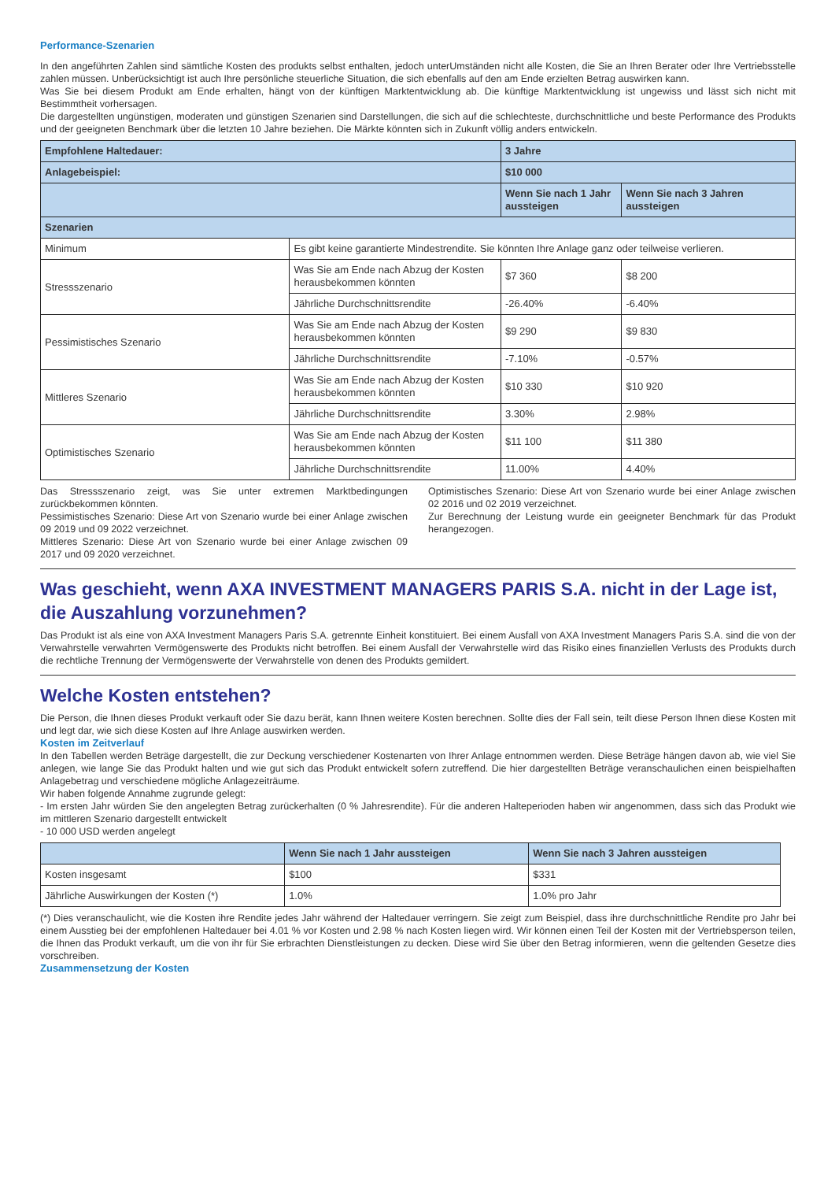Performance-Szenarien
In den angeführten Zahlen sind sämtliche Kosten des produkts selbst enthalten, jedoch unterUmständen nicht alle Kosten, die Sie an Ihren Berater oder Ihre Vertriebsstelle zahlen müssen. Unberücksichtigt ist auch Ihre persönliche steuerliche Situation, die sich ebenfalls auf den am Ende erzielten Betrag auswirken kann.
Was Sie bei diesem Produkt am Ende erhalten, hängt von der künftigen Marktentwicklung ab. Die künftige Marktentwicklung ist ungewiss und lässt sich nicht mit Bestimmtheit vorhersagen.
Die dargestellten ungünstigen, moderaten und günstigen Szenarien sind Darstellungen, die sich auf die schlechteste, durchschnittliche und beste Performance des Produkts und der geeigneten Benchmark über die letzten 10 Jahre beziehen. Die Märkte könnten sich in Zukunft völlig anders entwickeln.
| Empfohlene Haltedauer: | | 3 Jahre | |
| --- | --- | --- | --- |
| Anlagebeispiel: | | $10 000 | |
| | | Wenn Sie nach 1 Jahr aussteigen | Wenn Sie nach 3 Jahren aussteigen |
| Szenarien | | | |
| Minimum | Es gibt keine garantierte Mindestrendite. Sie könnten Ihre Anlage ganz oder teilweise verlieren. | | |
| Stressszenario | Was Sie am Ende nach Abzug der Kosten herausbekommen könnten | $7 360 | $8 200 |
| | Jährliche Durchschnittsrendite | -26.40% | -6.40% |
| Pessimistisches Szenario | Was Sie am Ende nach Abzug der Kosten herausbekommen könnten | $9 290 | $9 830 |
| | Jährliche Durchschnittsrendite | -7.10% | -0.57% |
| Mittleres Szenario | Was Sie am Ende nach Abzug der Kosten herausbekommen könnten | $10 330 | $10 920 |
| | Jährliche Durchschnittsrendite | 3.30% | 2.98% |
| Optimistisches Szenario | Was Sie am Ende nach Abzug der Kosten herausbekommen könnten | $11 100 | $11 380 |
| | Jährliche Durchschnittsrendite | 11.00% | 4.40% |
Das Stressszenario zeigt, was Sie unter extremen Marktbedingungen zurückbekommen könnten.
Pessimistisches Szenario: Diese Art von Szenario wurde bei einer Anlage zwischen 09 2019 und 09 2022 verzeichnet.
Mittleres Szenario: Diese Art von Szenario wurde bei einer Anlage zwischen 09 2017 und 09 2020 verzeichnet.
Optimistisches Szenario: Diese Art von Szenario wurde bei einer Anlage zwischen 02 2016 und 02 2019 verzeichnet.
Zur Berechnung der Leistung wurde ein geeigneter Benchmark für das Produkt herangezogen.
Was geschieht, wenn AXA INVESTMENT MANAGERS PARIS S.A. nicht in der Lage ist, die Auszahlung vorzunehmen?
Das Produkt ist als eine von AXA Investment Managers Paris S.A. getrennte Einheit konstituiert. Bei einem Ausfall von AXA Investment Managers Paris S.A. sind die von der Verwahrstelle verwahrten Vermögenswerte des Produkts nicht betroffen. Bei einem Ausfall der Verwahrstelle wird das Risiko eines finanziellen Verlusts des Produkts durch die rechtliche Trennung der Vermögenswerte der Verwahrstelle von denen des Produkts gemildert.
Welche Kosten entstehen?
Die Person, die Ihnen dieses Produkt verkauft oder Sie dazu berät, kann Ihnen weitere Kosten berechnen. Sollte dies der Fall sein, teilt diese Person Ihnen diese Kosten mit und legt dar, wie sich diese Kosten auf Ihre Anlage auswirken werden.
Kosten im Zeitverlauf
In den Tabellen werden Beträge dargestellt, die zur Deckung verschiedener Kostenarten von Ihrer Anlage entnommen werden. Diese Beträge hängen davon ab, wie viel Sie anlegen, wie lange Sie das Produkt halten und wie gut sich das Produkt entwickelt sofern zutreffend. Die hier dargestellten Beträge veranschaulichen einen beispielhaften Anlagebetrag und verschiedene mögliche Anlagezeiträume.
Wir haben folgende Annahme zugrunde gelegt:
- Im ersten Jahr würden Sie den angelegten Betrag zurückerhalten (0 % Jahresrendite). Für die anderen Halteperioden haben wir angenommen, dass sich das Produkt wie im mittleren Szenario dargestellt entwickelt
- 10 000 USD werden angelegt
| | Wenn Sie nach 1 Jahr aussteigen | Wenn Sie nach 3 Jahren aussteigen |
| --- | --- | --- |
| Kosten insgesamt | $100 | $331 |
| Jährliche Auswirkungen der Kosten (*) | 1.0% | 1.0% pro Jahr |
(*) Dies veranschaulicht, wie die Kosten ihre Rendite jedes Jahr während der Haltedauer verringern. Sie zeigt zum Beispiel, dass ihre durchschnittliche Rendite pro Jahr bei einem Ausstieg bei der empfohlenen Haltedauer bei 4.01 % vor Kosten und 2.98 % nach Kosten liegen wird. Wir können einen Teil der Kosten mit der Vertriebsperson teilen, die Ihnen das Produkt verkauft, um die von ihr für Sie erbrachten Dienstleistungen zu decken. Diese wird Sie über den Betrag informieren, wenn die geltenden Gesetze dies vorschreiben.
Zusammensetzung der Kosten